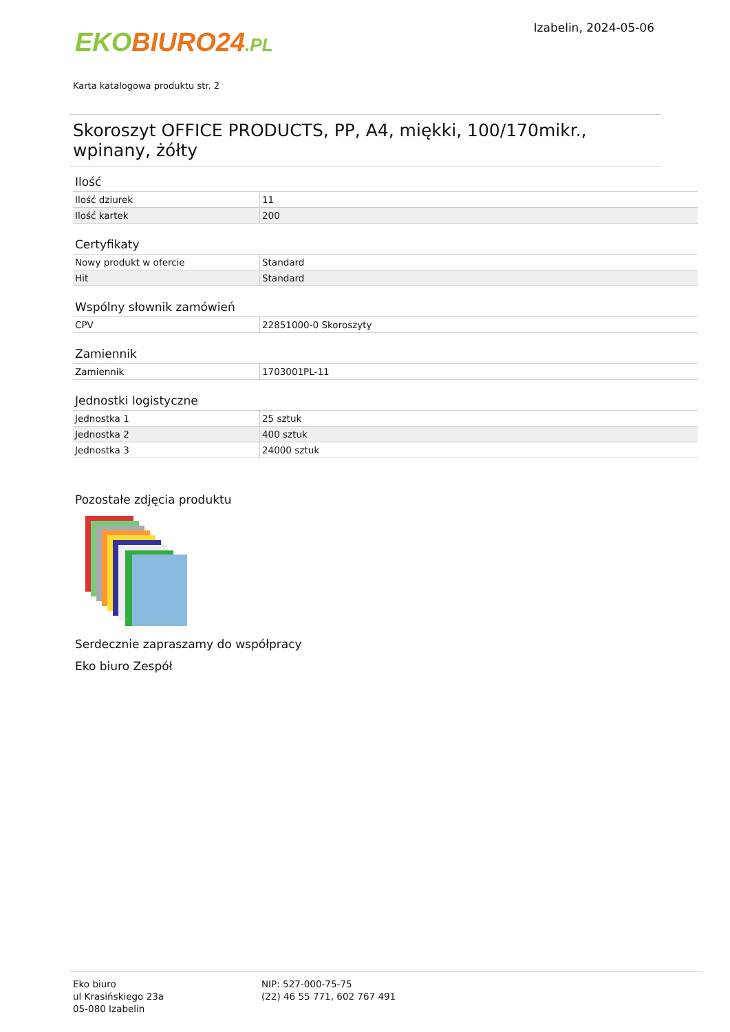EKO BIURO24.PL
Izabelin, 2024-05-06
Karta katalogowa produktu str. 2
Skoroszyt OFFICE PRODUCTS, PP, A4, miękki, 100/170mikr., wpinany, żółty
Ilość
| Ilość dziurek | 11 |
| Ilość kartek | 200 |
Certyfikaty
| Nowy produkt w ofercie | Standard |
| Hit | Standard |
Wspólny słownik zamówień
| CPV | 22851000-0 Skoroszyty |
Zamiennik
| Zamiennik | 1703001PL-11 |
Jednostki logistyczne
| Jednostka 1 | 25 sztuk |
| Jednostka 2 | 400 sztuk |
| Jednostka 3 | 24000 sztuk |
Pozostałe zdjęcia produktu
Serdecznie zapraszamy do współpracy
Eko biuro Zespół
Eko biuro
ul Krasińskiego 23a
05-080 Izabelin
NIP: 527-000-75-75
(22) 46 55 771, 602 767 491